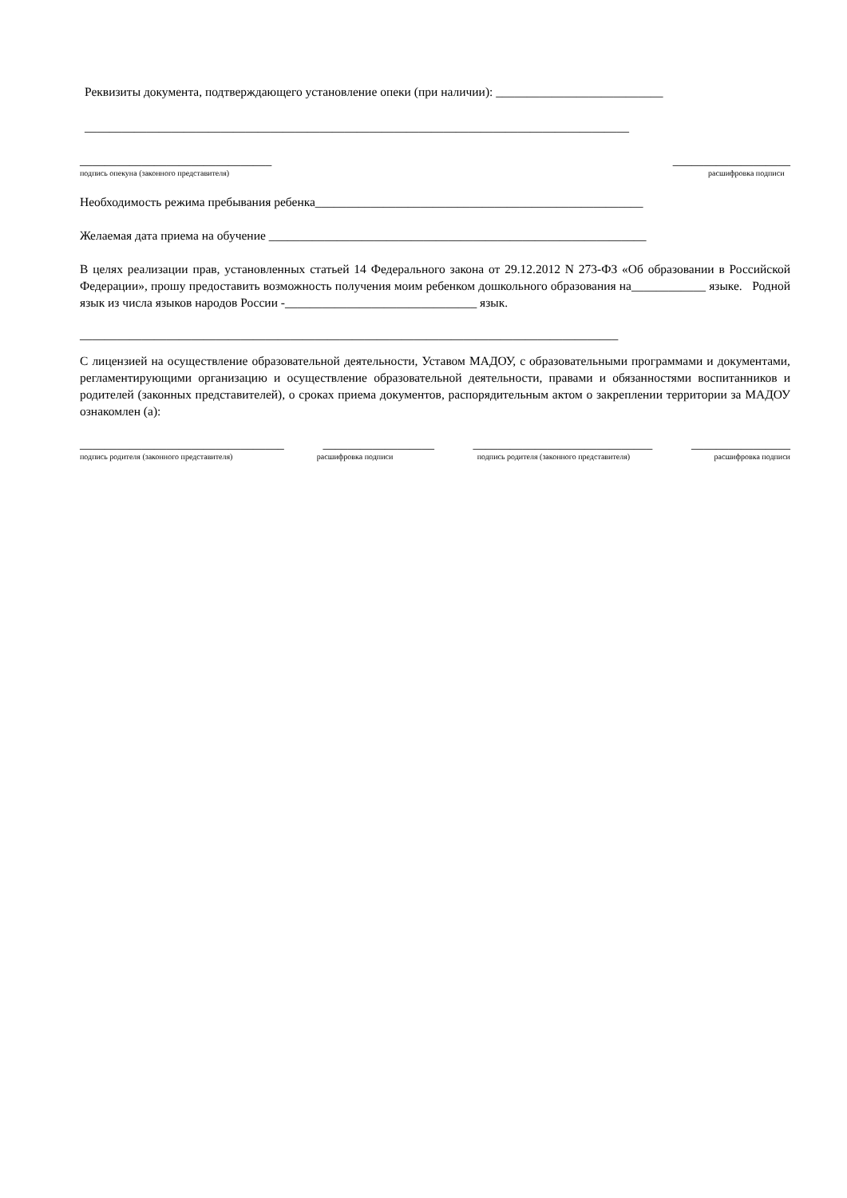Реквизиты документа, подтверждающего установление опеки (при наличии): ___________________________
________________________________________________________________________________________
_______________________________ ___________________
подпись опекуна (законного представителя) расшифровка подписи
Необходимость режима пребывания ребенка_____________________________________________________
Желаемая дата приема на обучение _____________________________________________________________
В целях реализации прав, установленных статьей 14 Федерального закона от 29.12.2012 N 273-ФЗ «Об образовании в Российской Федерации», прошу предоставить возможность получения моим ребенком дошкольного образования на____________ языке. Родной язык из числа языков народов России -_______________________________ язык.
_______________________________________________________________________________________
С лицензией на осуществление образовательной деятельности, Уставом МАДОУ, с образовательными программами и документами, регламентирующими организацию и осуществление образовательной деятельности, правами и обязанностями воспитанников и родителей (законных представителей), о сроках приема документов, распорядительным актом о закреплении территории за МАДОУ ознакомлен (а):
_________________________________ __________________ _____________________________ ________________
подпись родителя (законного представителя) расшифровка подписи подпись родителя (законного представителя) расшифровка подписи